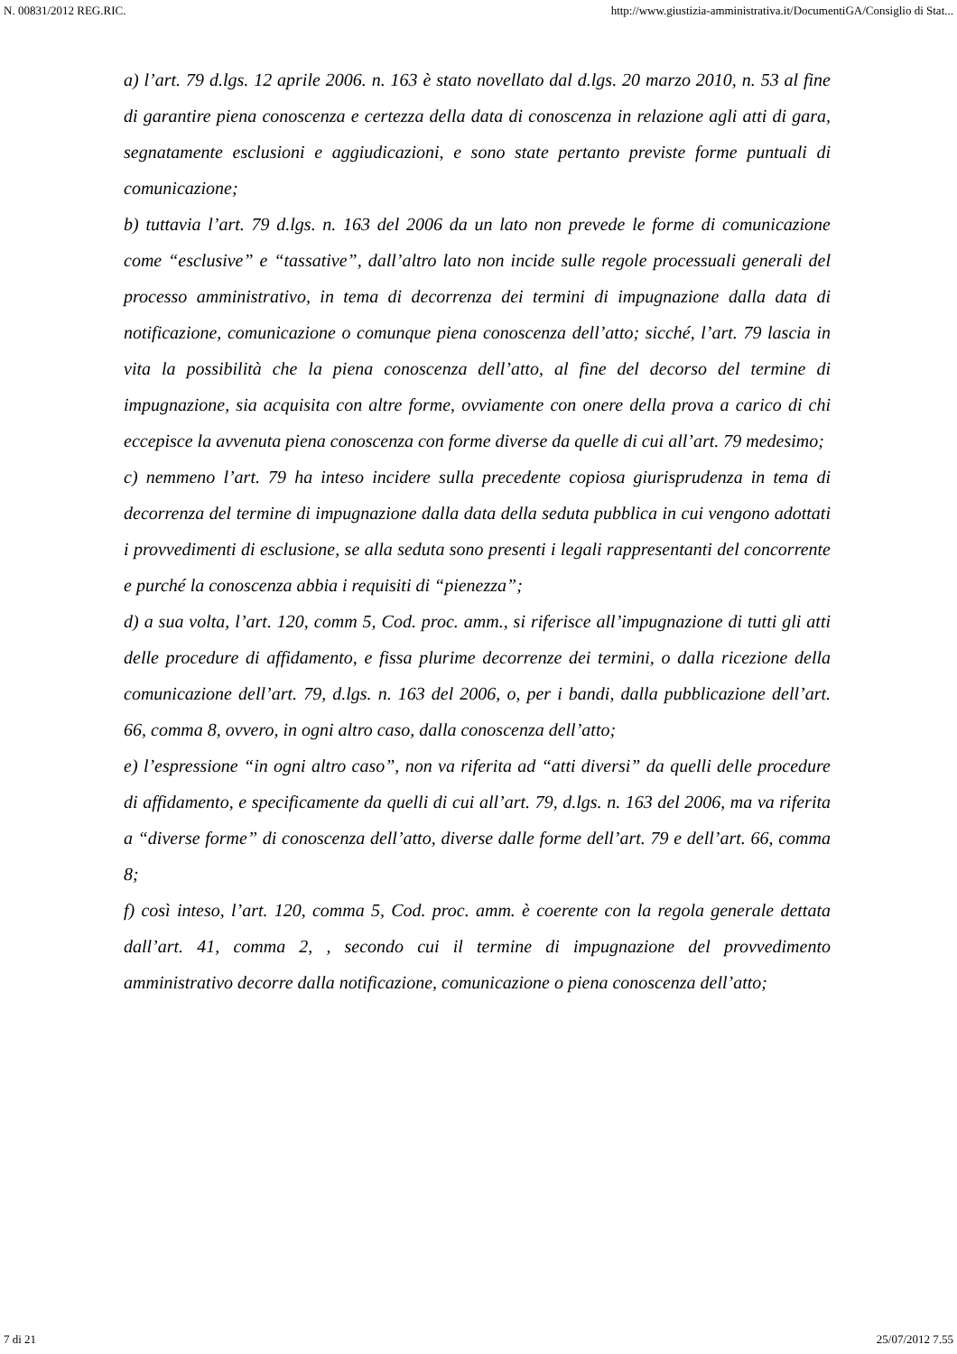N. 00831/2012 REG.RIC. http://www.giustizia-amministrativa.it/DocumentiGA/Consiglio di Stat...
a) l’art. 79 d.lgs. 12 aprile 2006. n. 163 è stato novellato dal d.lgs. 20 marzo 2010, n. 53 al fine di garantire piena conoscenza e certezza della data di conoscenza in relazione agli atti di gara, segnatamente esclusioni e aggiudicazioni, e sono state pertanto previste forme puntuali di comunicazione;
b) tuttavia l’art. 79 d.lgs. n. 163 del 2006 da un lato non prevede le forme di comunicazione come “esclusive” e “tassative”, dall’altro lato non incide sulle regole processuali generali del processo amministrativo, in tema di decorrenza dei termini di impugnazione dalla data di notificazione, comunicazione o comunque piena conoscenza dell’atto; sicché, l’art. 79 lascia in vita la possibilità che la piena conoscenza dell’atto, al fine del decorso del termine di impugnazione, sia acquisita con altre forme, ovviamente con onere della prova a carico di chi eccepisce la avvenuta piena conoscenza con forme diverse da quelle di cui all’art. 79 medesimo;
c) nemmeno l’art. 79 ha inteso incidere sulla precedente copiosa giurisprudenza in tema di decorrenza del termine di impugnazione dalla data della seduta pubblica in cui vengono adottati i provvedimenti di esclusione, se alla seduta sono presenti i legali rappresentanti del concorrente e purché la conoscenza abbia i requisiti di “pienezza”;
d) a sua volta, l’art. 120, comm 5, Cod. proc. amm., si riferisce all’impugnazione di tutti gli atti delle procedure di affidamento, e fissa plurime decorrenze dei termini, o dalla ricezione della comunicazione dell’art. 79, d.lgs. n. 163 del 2006, o, per i bandi, dalla pubblicazione dell’art. 66, comma 8, ovvero, in ogni altro caso, dalla conoscenza dell’atto;
e) l’espressione “in ogni altro caso”, non va riferita ad “atti diversi” da quelli delle procedure di affidamento, e specificamente da quelli di cui all’art. 79, d.lgs. n. 163 del 2006, ma va riferita a “diverse forme” di conoscenza dell’atto, diverse dalle forme dell’art. 79 e dell’art. 66, comma 8;
f) così inteso, l’art. 120, comma 5, Cod. proc. amm. è coerente con la regola generale dettata dall’art. 41, comma 2, , secondo cui il termine di impugnazione del provvedimento amministrativo decorre dalla notificazione, comunicazione o piena conoscenza dell’atto;
7 di 21 25/07/2012 7.55